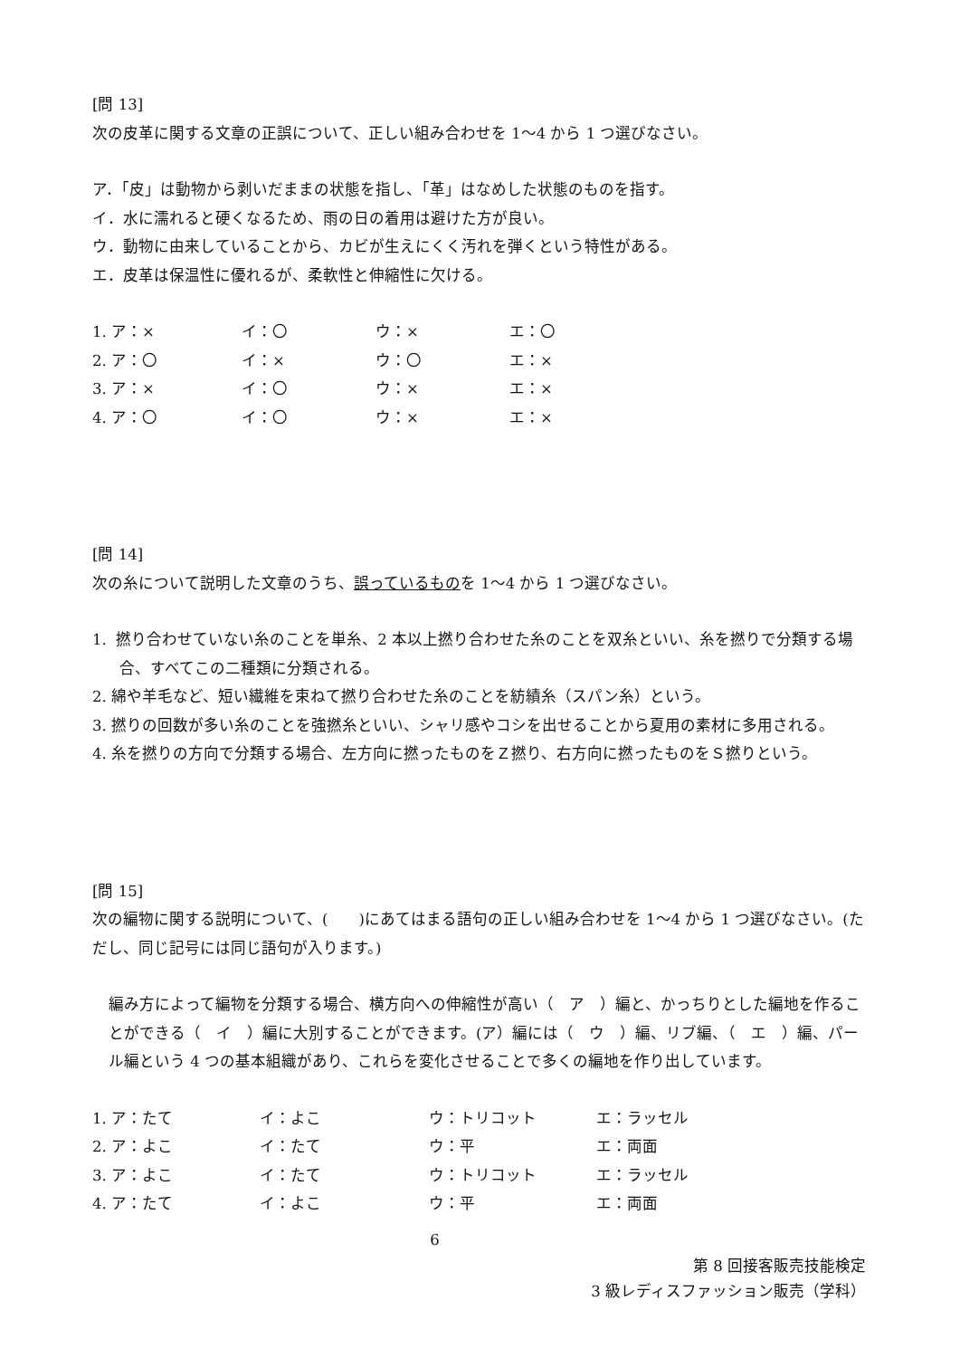[問 13]
次の皮革に関する文章の正誤について、正しい組み合わせを 1～4 から 1 つ選びなさい。
ア．「皮」は動物から剥いだままの状態を指し、「革」はなめした状態のものを指す。
イ．水に濡れると硬くなるため、雨の日の着用は避けた方が良い。
ウ．動物に由来していることから、カビが生えにくく汚れを弾くという特性がある。
エ．皮革は保温性に優れるが、柔軟性と伸縮性に欠ける。
| 1. ア：× | イ：〇 | ウ：× | エ：〇 |
| 2. ア：〇 | イ：× | ウ：〇 | エ：× |
| 3. ア：× | イ：〇 | ウ：× | エ：× |
| 4. ア：〇 | イ：〇 | ウ：× | エ：× |
[問 14]
次の糸について説明した文章のうち、誤っているものを 1～4 から 1 つ選びなさい。
1. 撚り合わせていない糸のことを単糸、2 本以上撚り合わせた糸のことを双糸といい、糸を撚りで分類する場合、すべてこの二種類に分類される。
2. 綿や羊毛など、短い繊維を束ねて撚り合わせた糸のことを紡績糸（スパン糸）という。
3. 撚りの回数が多い糸のことを強撚糸といい、シャリ感やコシを出せることから夏用の素材に多用される。
4. 糸を撚りの方向で分類する場合、左方向に撚ったものをＺ撚り、右方向に撚ったものをＳ撚りという。
[問 15]
次の編物に関する説明について、(　　)にあてはまる語句の正しい組み合わせを 1～4 から 1 つ選びなさい。(ただし、同じ記号には同じ語句が入ります。)
編み方によって編物を分類する場合、横方向への伸縮性が高い（　ア　）編と、かっちりとした編地を作ることができる（　イ　）編に大別することができます。(ア）編には（　ウ　）編、リブ編、（　エ　）編、パール編という 4 つの基本組織があり、これらを変化させることで多くの編地を作り出しています。
| 1. ア：たて | イ：よこ | ウ：トリコット | エ：ラッセル |
| 2. ア：よこ | イ：たて | ウ：平 | エ：両面 |
| 3. ア：よこ | イ：たて | ウ：トリコット | エ：ラッセル |
| 4. ア：たて | イ：よこ | ウ：平 | エ：両面 |
6
第 8 回接客販売技能検定
3 級レディスファッション販売（学科）